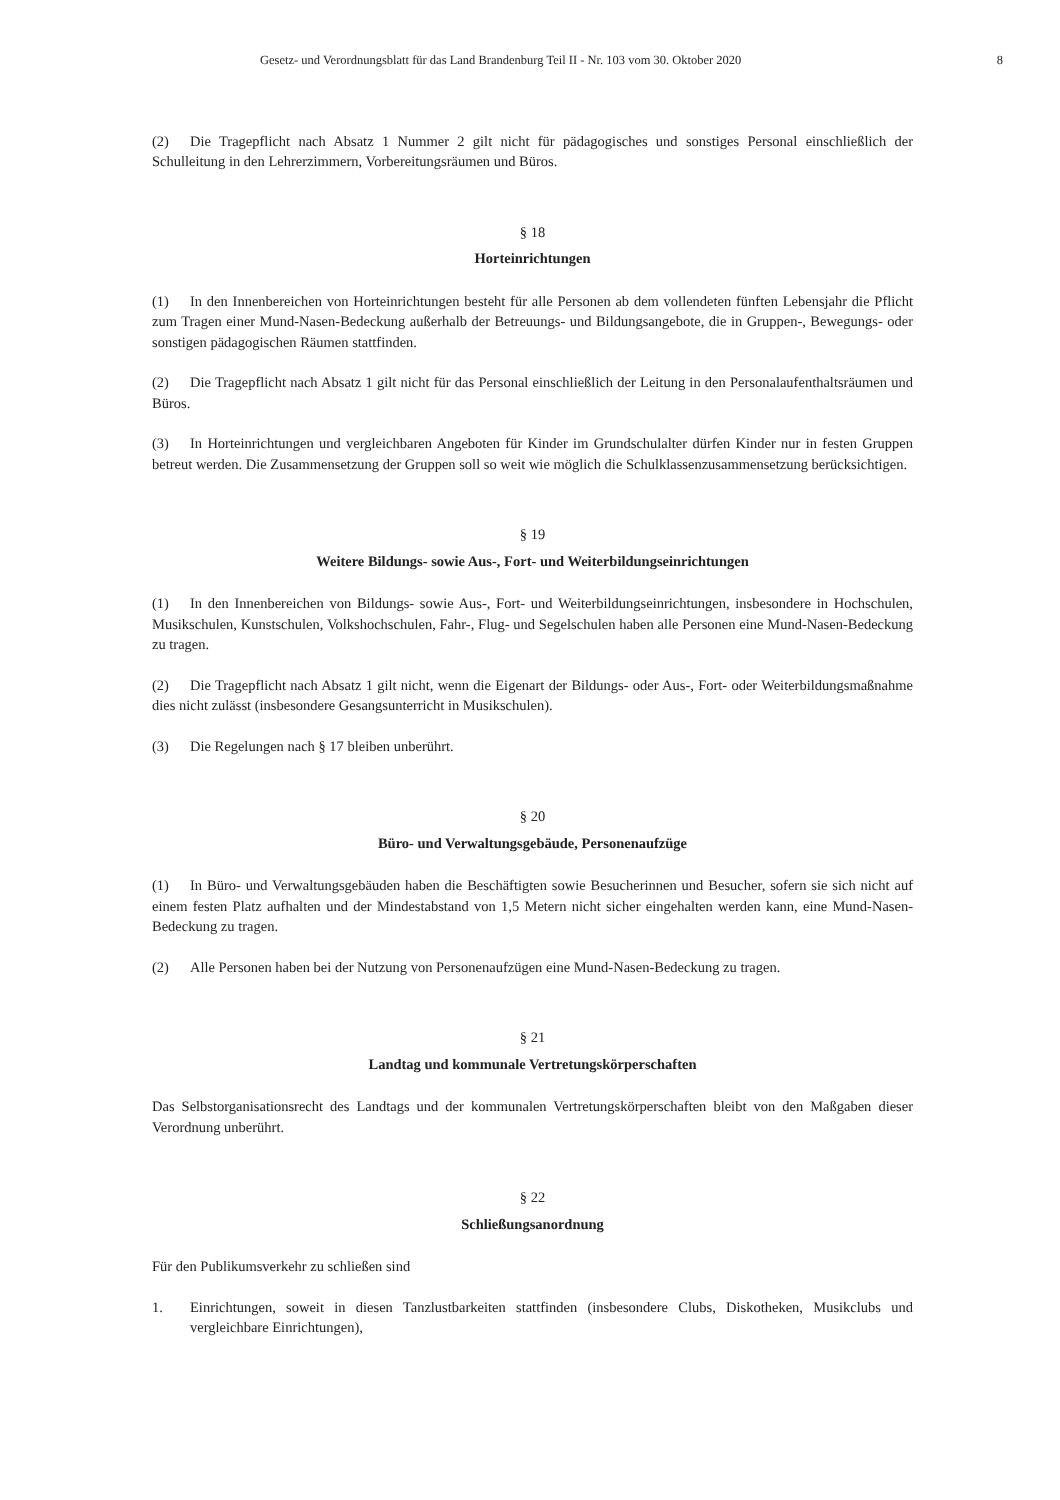Gesetz- und Verordnungsblatt für das Land Brandenburg Teil II - Nr. 103 vom 30. Oktober 2020 8
(2) Die Tragepflicht nach Absatz 1 Nummer 2 gilt nicht für pädagogisches und sonstiges Personal einschließlich der Schulleitung in den Lehrerzimmern, Vorbereitungsräumen und Büros.
§ 18
Horteinrichtungen
(1) In den Innenbereichen von Horteinrichtungen besteht für alle Personen ab dem vollendeten fünften Lebensjahr die Pflicht zum Tragen einer Mund-Nasen-Bedeckung außerhalb der Betreuungs- und Bildungsangebote, die in Gruppen-, Bewegungs- oder sonstigen pädagogischen Räumen stattfinden.
(2) Die Tragepflicht nach Absatz 1 gilt nicht für das Personal einschließlich der Leitung in den Personalaufenthalts­räumen und Büros.
(3) In Horteinrichtungen und vergleichbaren Angeboten für Kinder im Grundschulalter dürfen Kinder nur in festen Gruppen betreut werden. Die Zusammensetzung der Gruppen soll so weit wie möglich die Schulklassenzusammen­setzung berücksichtigen.
§ 19
Weitere Bildungs- sowie Aus-, Fort- und Weiterbildungseinrichtungen
(1) In den Innenbereichen von Bildungs- sowie Aus-, Fort- und Weiterbildungseinrichtungen, insbesondere in Hochschulen, Musikschulen, Kunstschulen, Volkshochschulen, Fahr-, Flug- und Segelschulen haben alle Personen eine Mund-Nasen-Bedeckung zu tragen.
(2) Die Tragepflicht nach Absatz 1 gilt nicht, wenn die Eigenart der Bildungs- oder Aus-, Fort- oder Weiterbildungs­maßnahme dies nicht zulässt (insbesondere Gesangsunterricht in Musikschulen).
(3) Die Regelungen nach § 17 bleiben unberührt.
§ 20
Büro- und Verwaltungsgebäude, Personenaufzüge
(1) In Büro- und Verwaltungsgebäuden haben die Beschäftigten sowie Besucherinnen und Besucher, sofern sie sich nicht auf einem festen Platz aufhalten und der Mindestabstand von 1,5 Metern nicht sicher eingehalten werden kann, eine Mund-Nasen-Bedeckung zu tragen.
(2) Alle Personen haben bei der Nutzung von Personenaufzügen eine Mund-Nasen-Bedeckung zu tragen.
§ 21
Landtag und kommunale Vertretungskörperschaften
Das Selbstorganisationsrecht des Landtags und der kommunalen Vertretungskörperschaften bleibt von den Maßgaben dieser Verordnung unberührt.
§ 22
Schließungsanordnung
Für den Publikumsverkehr zu schließen sind
1. Einrichtungen, soweit in diesen Tanzlustbarkeiten stattfinden (insbesondere Clubs, Diskotheken, Musikclubs und vergleichbare Einrichtungen),